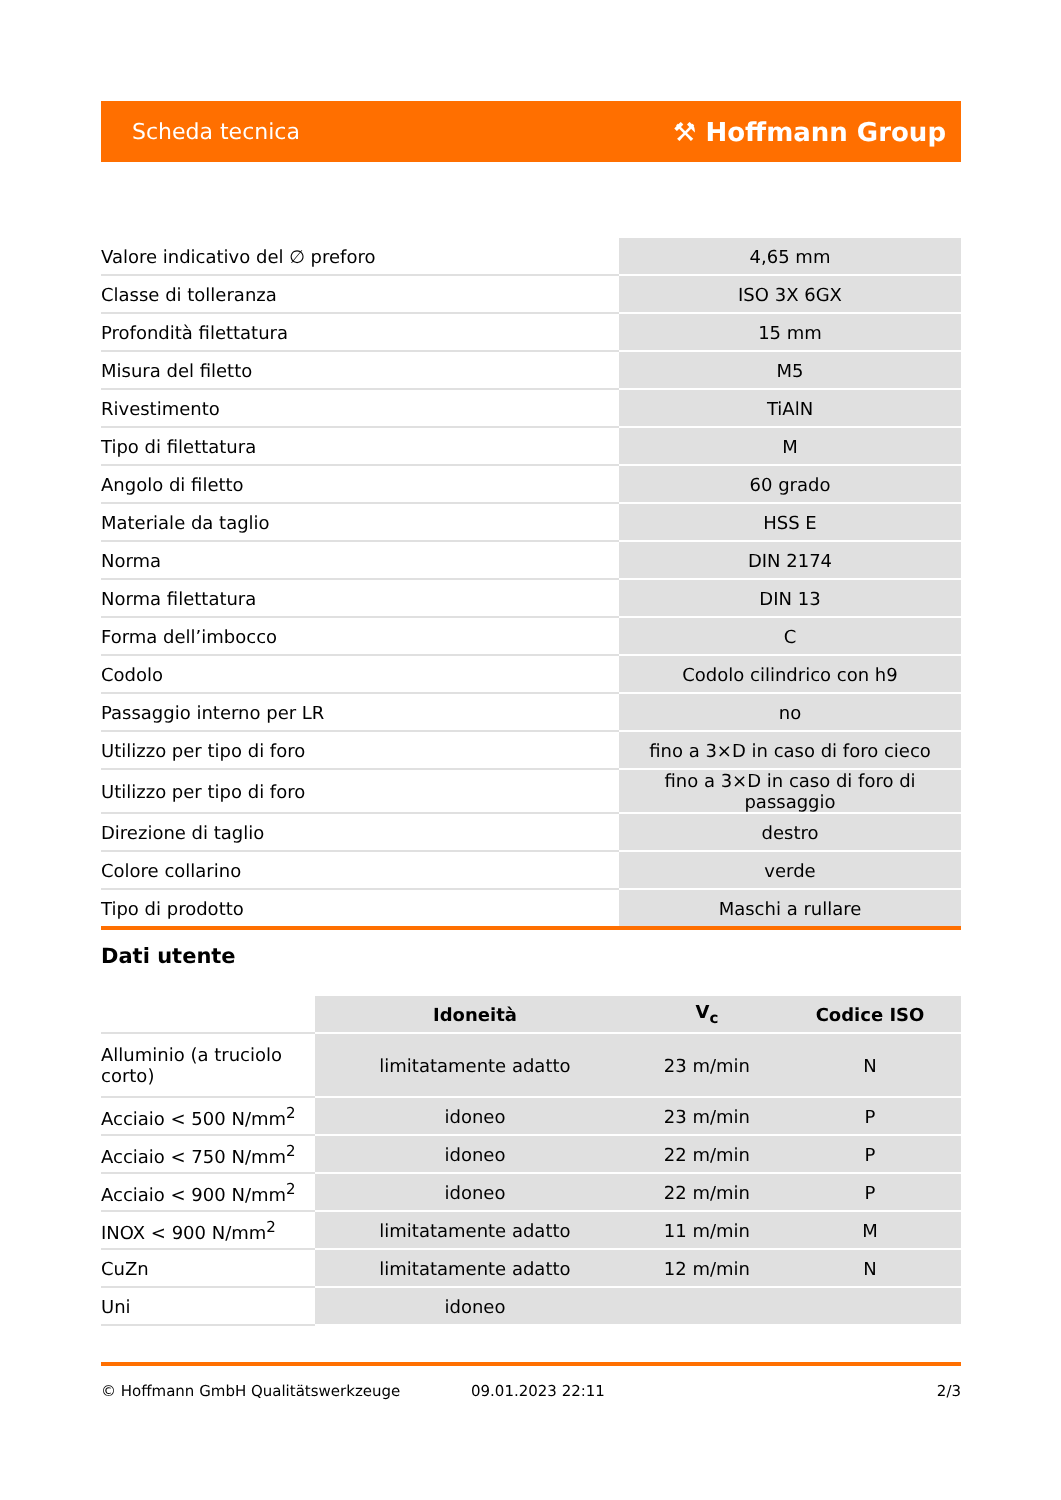Scheda tecnica ⚒ Hoffmann Group
| Valore indicativo del ∅ preforo | 4,65 mm |
| Classe di tolleranza | ISO 3X 6GX |
| Profondità filettatura | 15 mm |
| Misura del filetto | M5 |
| Rivestimento | TiAlN |
| Tipo di filettatura | M |
| Angolo di filetto | 60 grado |
| Materiale da taglio | HSS E |
| Norma | DIN 2174 |
| Norma filettatura | DIN 13 |
| Forma dell’imbocco | C |
| Codolo | Codolo cilindrico con h9 |
| Passaggio interno per LR | no |
| Utilizzo per tipo di foro | fino a 3×D in caso di foro cieco |
| Utilizzo per tipo di foro | fino a 3×D in caso di foro di passaggio |
| Direzione di taglio | destro |
| Colore collarino | verde |
| Tipo di prodotto | Maschi a rullare |
Dati utente
| | Idoneità | V<sub>c</sub> | Codice ISO |
| --- | --- | --- | --- |
| Alluminio (a truciolo corto) | limitatamente adatto | 23 m/min | N |
| Acciaio < 500 N/mm<sup>2</sup> | idoneo | 23 m/min | P |
| Acciaio < 750 N/mm<sup>2</sup> | idoneo | 22 m/min | P |
| Acciaio < 900 N/mm<sup>2</sup> | idoneo | 22 m/min | P |
| INOX < 900 N/mm<sup>2</sup> | limitatamente adatto | 11 m/min | M |
| CuZn | limitatamente adatto | 12 m/min | N |
| Uni | idoneo | | |
© Hoffmann GmbH Qualitätswerkzeuge 09.01.2023 22:11 2/3